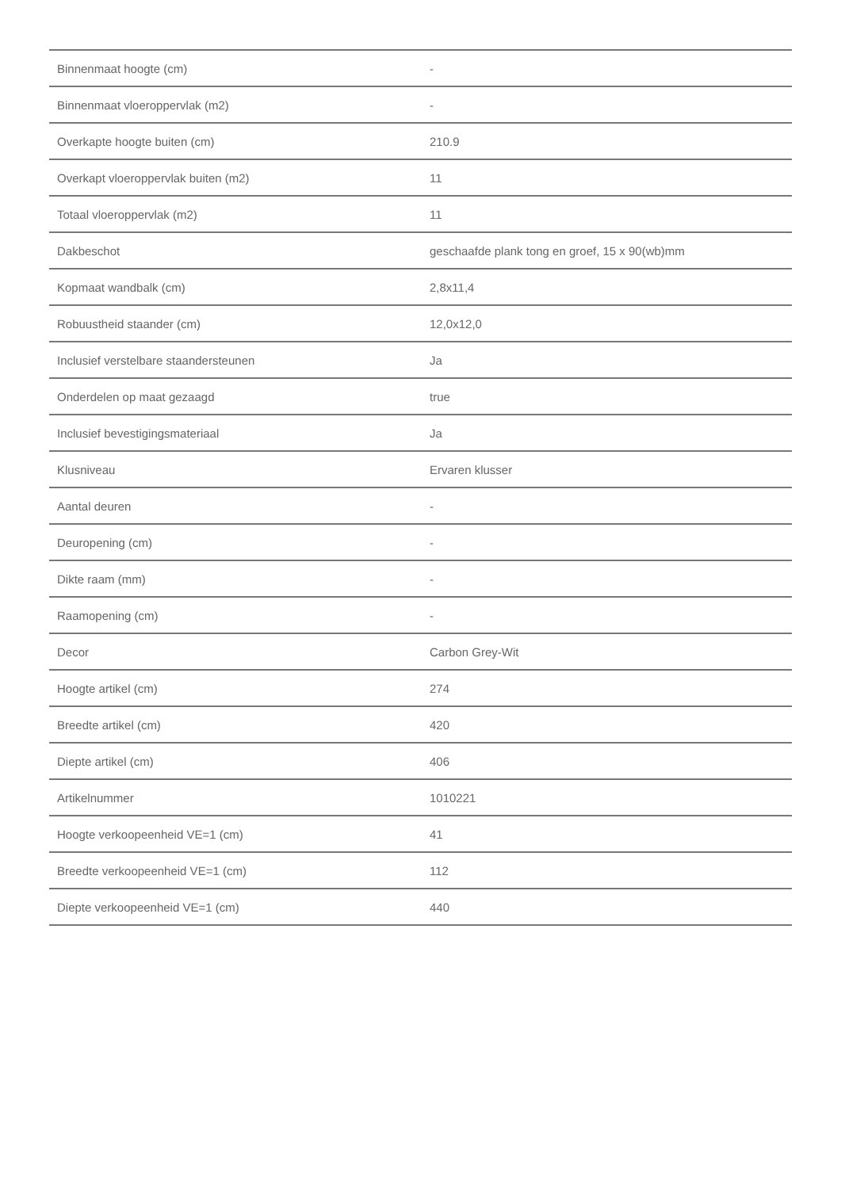| Binnenmaat hoogte (cm) | - |
| Binnenmaat vloeroppervlak (m2) | - |
| Overkapte hoogte buiten (cm) | 210.9 |
| Overkapt vloeroppervlak buiten (m2) | 11 |
| Totaal vloeroppervlak (m2) | 11 |
| Dakbeschot | geschaafde plank tong en groef, 15 x 90(wb)mm |
| Kopmaat wandbalk (cm) | 2,8x11,4 |
| Robuustheid staander (cm) | 12,0x12,0 |
| Inclusief verstelbare staandersteunen | Ja |
| Onderdelen op maat gezaagd | true |
| Inclusief bevestigingsmateriaal | Ja |
| Klusniveau | Ervaren klusser |
| Aantal deuren | - |
| Deuropening (cm) | - |
| Dikte raam (mm) | - |
| Raamopening (cm) | - |
| Decor | Carbon Grey-Wit |
| Hoogte artikel (cm) | 274 |
| Breedte artikel (cm) | 420 |
| Diepte artikel (cm) | 406 |
| Artikelnummer | 1010221 |
| Hoogte verkoopeenheid VE=1 (cm) | 41 |
| Breedte verkoopeenheid VE=1 (cm) | 112 |
| Diepte verkoopeenheid VE=1 (cm) | 440 |